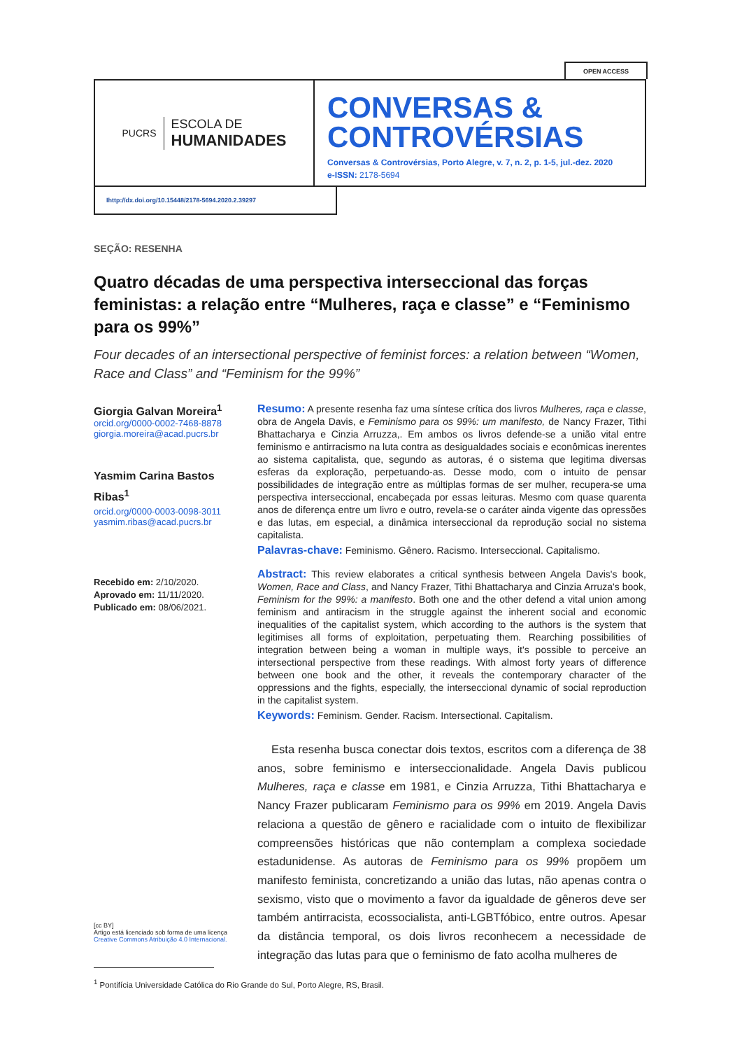OPEN ACCESS
PUCRS
ESCOLA DE
HUMANIDADES
CONVERSAS &
CONTROVÉRSIAS
Conversas & Controvérsias, Porto Alegre, v. 7, n. 2, p. 1-5, jul.-dez. 2020
e-ISSN: 2178-5694
Ihttp://dx.doi.org/10.15448/2178-5694.2020.2.39297
SEÇÃO: RESENHA
Quatro décadas de uma perspectiva interseccional das forças feministas: a relação entre “Mulheres, raça e classe” e “Feminismo para os 99%”
Four decades of an intersectional perspective of feminist forces: a relation between “Women, Race and Class” and “Feminism for the 99%”
Giorgia Galvan Moreira<sup>1</sup>
orcid.org/0000-0002-7468-8878
giorgia.moreira@acad.pucrs.br
Yasmim Carina Bastos Ribas<sup>1</sup>
orcid.org/0000-0003-0098-3011
yasmim.ribas@acad.pucrs.br
Recebido em: 2/10/2020.
Aprovado em: 11/11/2020.
Publicado em: 08/06/2021.
[cc BY]
Artigo está licenciado sob forma de uma licença Creative Commons Atribuição 4.0 Internacional.
Resumo: A presente resenha faz uma síntese crítica dos livros Mulheres, raça e classe, obra de Angela Davis, e Feminismo para os 99%: um manifesto, de Nancy Frazer, Tithi Bhattacharya e Cinzia Arruzza,. Em ambos os livros defende-se a união vital entre feminismo e antirracismo na luta contra as desigualdades sociais e econômicas inerentes ao sistema capitalista, que, segundo as autoras, é o sistema que legitima diversas esferas da exploração, perpetuando-as. Desse modo, com o intuito de pensar possibilidades de integração entre as múltiplas formas de ser mulher, recupera-se uma perspectiva interseccional, encabeçada por essas leituras. Mesmo com quase quarenta anos de diferença entre um livro e outro, revela-se o caráter ainda vigente das opressões e das lutas, em especial, a dinâmica interseccional da reprodução social no sistema capitalista.
Palavras-chave: Feminismo. Gênero. Racismo. Interseccional. Capitalismo.
Abstract: This review elaborates a critical synthesis between Angela Davis's book, Women, Race and Class, and Nancy Frazer, Tithi Bhattacharya and Cinzia Arruza's book, Feminism for the 99%: a manifesto. Both one and the other defend a vital union among feminism and antiracism in the struggle against the inherent social and economic inequalities of the capitalist system, which according to the authors is the system that legitimises all forms of exploitation, perpetuating them. Rearching possibilities of integration between being a woman in multiple ways, it's possible to perceive an intersectional perspective from these readings. With almost forty years of difference between one book and the other, it reveals the contemporary character of the oppressions and the fights, especially, the interseccional dynamic of social reproduction in the capitalist system.
Keywords: Feminism. Gender. Racism. Intersectional. Capitalism.
Esta resenha busca conectar dois textos, escritos com a diferença de 38 anos, sobre feminismo e interseccionalidade. Angela Davis publicou Mulheres, raça e classe em 1981, e Cinzia Arruzza, Tithi Bhattacharya e Nancy Frazer publicaram Feminismo para os 99% em 2019. Angela Davis relaciona a questão de gênero e racialidade com o intuito de flexibilizar compreensões históricas que não contemplam a complexa sociedade estadunidense. As autoras de Feminismo para os 99% propõem um manifesto feminista, concretizando a união das lutas, não apenas contra o sexismo, visto que o movimento a favor da igualdade de gêneros deve ser também antirracista, ecossocialista, anti-LGBTfóbico, entre outros. Apesar da distância temporal, os dois livros reconhecem a necessidade de integração das lutas para que o feminismo de fato acolha mulheres de
<sup>1</sup> Pontifícia Universidade Católica do Rio Grande do Sul, Porto Alegre, RS, Brasil.